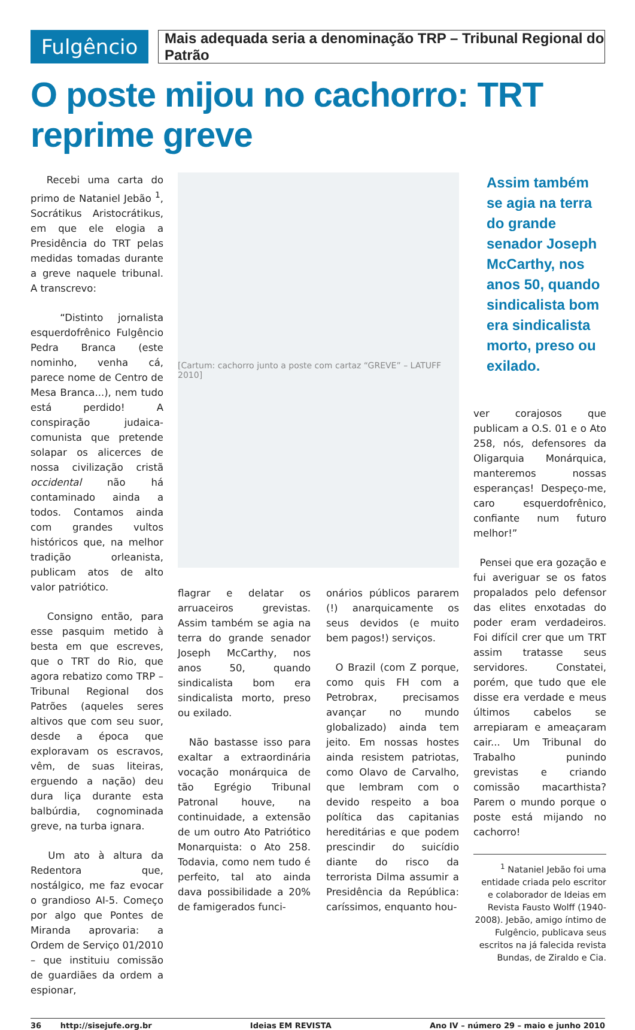Fulgêncio
Mais adequada seria a denominação TRP – Tribunal Regional do Patrão
O poste mijou no cachorro: TRT reprime greve
Recebi uma carta do primo de Nataniel Jebão <sup>1</sup>, Socrátikus Aristocrátikus, em que ele elogia a Presidência do TRT pelas medidas tomadas durante a greve naquele tribunal. A transcrevo:
“Distinto jornalista esquerdofrênico Fulgêncio Pedra Branca (este nominho, venha cá, parece nome de Centro de Mesa Branca...), nem tudo está perdido! A conspiração judaica-comunista que pretende solapar os alicerces de nossa civilização cristã occidental não há contaminado ainda a todos. Contamos ainda com grandes vultos históricos que, na melhor tradição orleanista, publicam atos de alto valor patriótico.
Consigno então, para esse pasquim metido à besta em que escreves, que o TRT do Rio, que agora rebatizo como TRP – Tribunal Regional dos Patrões (aqueles seres altivos que com seu suor, desde a época que exploravam os escravos, vêm, de suas liteiras, erguendo a nação) deu dura liça durante esta balbúrdia, cognominada greve, na turba ignara.
Um ato à altura da Redentora que, nostálgico, me faz evocar o grandioso AI-5. Começo por algo que Pontes de Miranda aprovaria: a Ordem de Serviço 01/2010 – que instituiu comissão de guardiães da ordem a espionar,
[Cartum: cachorro junto a poste com cartaz “GREVE” – LATUFF 2010]
flagrar e delatar os arruaceiros grevistas. Assim também se agia na terra do grande senador Joseph McCarthy, nos anos 50, quando sindicalista bom era sindicalista morto, preso ou exilado.
Não bastasse isso para exaltar a extraordinária vocação monárquica de tão Egrégio Tribunal Patronal houve, na continuidade, a extensão de um outro Ato Patriótico Monarquista: o Ato 258. Todavia, como nem tudo é perfeito, tal ato ainda dava possibilidade a 20% de famigerados funci-
onários públicos pararem (!) anarquicamente os seus devidos (e muito bem pagos!) serviços.
O Brazil (com Z porque, como quis FH com a Petrobrax, precisamos avançar no mundo globalizado) ainda tem jeito. Em nossas hostes ainda resistem patriotas, como Olavo de Carvalho, que lembram com o devido respeito a boa política das capitanias hereditárias e que podem prescindir do suicídio diante do risco da terrorista Dilma assumir a Presidência da República: caríssimos, enquanto hou-
Assim também se agia na terra do grande senador Joseph McCarthy, nos anos 50, quando sindicalista bom era sindicalista morto, preso ou exilado.
ver corajosos que publicam a O.S. 01 e o Ato 258, nós, defensores da Oligarquia Monárquica, manteremos nossas esperanças! Despeço-me, caro esquerdofrênico, confiante num futuro melhor!”
Pensei que era gozação e fui averiguar se os fatos propalados pelo defensor das elites enxotadas do poder eram verdadeiros. Foi difícil crer que um TRT assim tratasse seus servidores. Constatei, porém, que tudo que ele disse era verdade e meus últimos cabelos se arrepiaram e ameaçaram cair... Um Tribunal do Trabalho punindo grevistas e criando comissão macarthista? Parem o mundo porque o poste está mijando no cachorro!
<sup>1</sup> Nataniel Jebão foi uma entidade criada pelo escritor e colaborador de Ideias em Revista Fausto Wolff (1940-2008). Jebão, amigo íntimo de Fulgêncio, publicava seus escritos na já falecida revista Bundas, de Ziraldo e Cia.
36 http://sisejufe.org.br Ideias EM REVISTA Ano IV – número 29 – maio e junho 2010